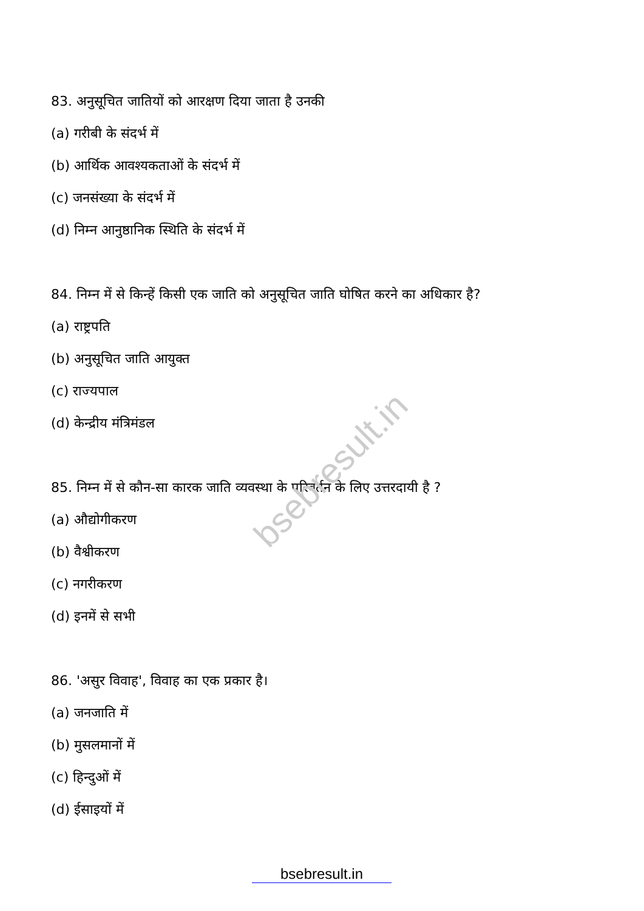bsebresult.in
83. अनुसूचित जातियों को आरक्षण दिया जाता है उनकी
(a) गरीबी के संदर्भ में
(b) आर्थिक आवश्यकताओं के संदर्भ में
(c) जनसंख्या के संदर्भ में
(d) निम्न आनुष्ठानिक स्थिति के संदर्भ में
84. निम्न में से किन्हें किसी एक जाति को अनुसूचित जाति घोषित करने का अधिकार है?
(a) राष्ट्रपति
(b) अनुसूचित जाति आयुक्त
(c) राज्यपाल
(d) केन्द्रीय मंत्रिमंडल
85. निम्न में से कौन-सा कारक जाति व्यवस्था के परिवर्तन के लिए उत्तरदायी है ?
(a) औद्योगीकरण
(b) वैश्वीकरण
(c) नगरीकरण
(d) इनमें से सभी
86. 'असुर विवाह', विवाह का एक प्रकार है।
(a) जनजाति में
(b) मुसलमानों में
(c) हिन्दुओं में
(d) ईसाइयों में
bsebresult.in